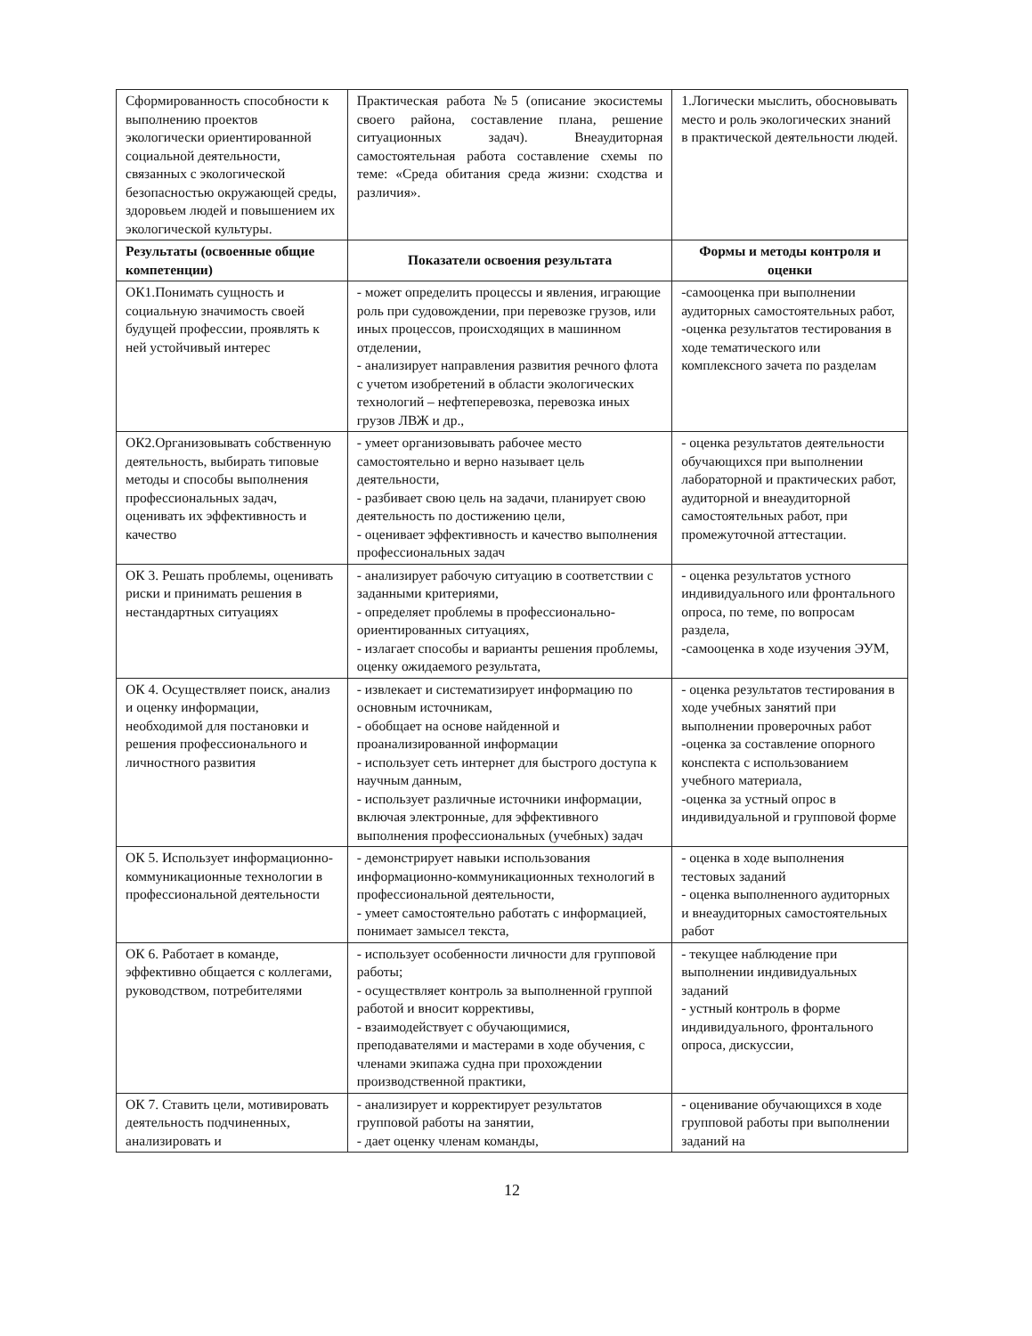| Сформированность способности к выполнению проектов экологически ориентированной социальной деятельности, связанных с экологической безопасностью окружающей среды, здоровьем людей и повышением их экологической культуры. | Практическая работа №5 (описание экосистемы своего района, составление плана, решение ситуационных задач). Внеаудиторная самостоятельная работа составление схемы по теме: «Среда обитания среда жизни: сходства и различия». | 1.Логически мыслить, обосновывать место и роль экологических знаний в практической деятельности людей. |
| Результаты (освоенные общие компетенции) | Показатели освоения результата | Формы и методы контроля и оценки |
| ОК1.Понимать сущность и социальную значимость своей будущей профессии, проявлять к ней устойчивый интерес | - может определить процессы и явления, играющие роль при судовождении, при перевозке грузов, или иных процессов, происходящих в машинном отделении, - анализирует направления развития речного флота с учетом изобретений в области экологических технологий – нефтеперевозка, перевозка иных грузов ЛВЖ и др., | -самооценка при выполнении аудиторных самостоятельных работ, -оценка результатов тестирования в ходе тематического или комплексного зачета по разделам |
| ОК2.Организовывать собственную деятельность, выбирать типовые методы и способы выполнения профессиональных задач, оценивать их эффективность и качество | - умеет организовывать рабочее место самостоятельно и верно называет цель деятельности, - разбивает свою цель на задачи, планирует свою деятельность по достижению цели, - оценивает эффективность и качество выполнения профессиональных задач | - оценка результатов деятельности обучающихся при выполнении лабораторной и практических работ, аудиторной и внеаудиторной самостоятельных работ, при промежуточной аттестации. |
| ОК 3. Решать проблемы, оценивать риски и принимать решения в нестандартных ситуациях | - анализирует рабочую ситуацию в соответствии с заданными критериями, - определяет проблемы в профессионально-ориентированных ситуациях, - излагает способы и варианты решения проблемы, оценку ожидаемого результата, | - оценка результатов устного индивидуального или фронтального опроса, по теме, по вопросам раздела, -самооценка в ходе изучения ЭУМ, |
| ОК 4. Осуществляет поиск, анализ и оценку информации, необходимой для постановки и решения профессионального и личностного развития | - извлекает и систематизирует информацию по основным источникам, - обобщает на основе найденной и проанализированной информации - использует сеть интернет для быстрого доступа к научным данным, - использует различные источники информации, включая электронные, для эффективного выполнения профессиональных (учебных) задач | - оценка результатов тестирования в ходе учебных занятий при выполнении проверочных работ -оценка за составление опорного конспекта с использованием учебного материала, -оценка за устный опрос в индивидуальной и групповой форме |
| ОК 5. Использует информационно-коммуникационные технологии в профессиональной деятельности | - демонстрирует навыки использования информационно-коммуникационных технологий в профессиональной деятельности, - умеет самостоятельно работать с информацией, понимает замысел текста, | - оценка в ходе выполнения тестовых заданий - оценка выполненного аудиторных и внеаудиторных самостоятельных работ |
| ОК 6. Работает в команде, эффективно общается с коллегами, руководством, потребителями | - использует особенности личности для групповой работы; - осуществляет контроль за выполненной группой работой и вносит коррективы, - взаимодействует с обучающимися, преподавателями и мастерами в ходе обучения, с членами экипажа судна при прохождении производственной практики, | - текущее наблюдение при выполнении индивидуальных заданий - устный контроль в форме индивидуального, фронтального опроса, дискуссии, |
| ОК 7. Ставить цели, мотивировать деятельность подчиненных, анализировать и | - анализирует и корректирует результатов групповой работы на занятии, - дает оценку членам команды, | - оценивание обучающихся в ходе групповой работы при выполнении заданий на |
12